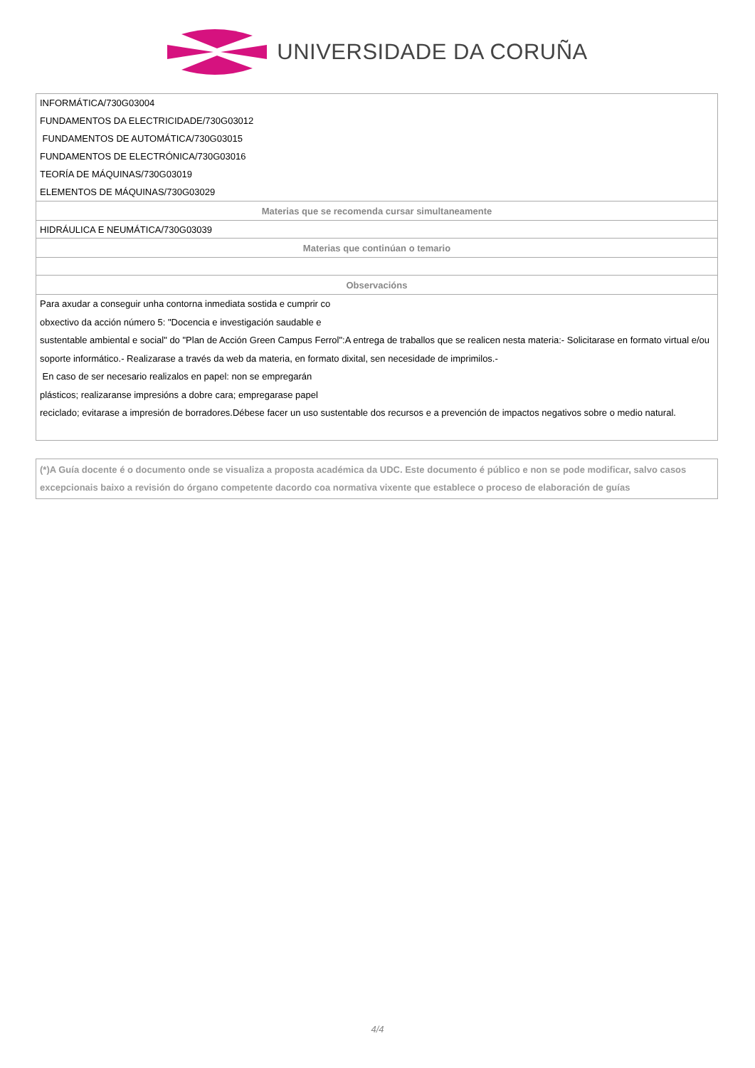UNIVERSIDADE DA CORUÑA
| INFORMÁTICA/730G03004 |
| FUNDAMENTOS DA ELECTRICIDADE/730G03012 |
| FUNDAMENTOS DE AUTOMÁTICA/730G03015 |
| FUNDAMENTOS DE ELECTRÓNICA/730G03016 |
| TEORÍA DE MÁQUINAS/730G03019 |
| ELEMENTOS DE MÁQUINAS/730G03029 |
| Materias que se recomenda cursar simultaneamente |
| HIDRÁULICA E NEUMÁTICA/730G03039 |
| Materias que continúan o temario |
| Observacións |
| Para axudar a conseguir unha contorna inmediata sostida e cumprir co obxectivo da acción número 5: "Docencia e investigación saudable e sustentable ambiental e social" do "Plan de Acción Green Campus Ferrol":A entrega de traballos que se realicen nesta materia:- Solicitarase en formato virtual e/ou soporte informático.- Realizarase a través da web da materia, en formato dixital, sen necesidade de imprimilos.- En caso de ser necesario realizalos en papel: non se empregarán plásticos; realizaranse impresións a dobre cara; empregarase papel reciclado; evitarase a impresión de borradores.Débese facer un uso sustentable dos recursos e a prevención de impactos negativos sobre o medio natural. |
(*)A Guía docente é o documento onde se visualiza a proposta académica da UDC. Este documento é público e non se pode modificar, salvo casos excepcionais baixo a revisión do órgano competente dacordo coa normativa vixente que establece o proceso de elaboración de guías
4/4